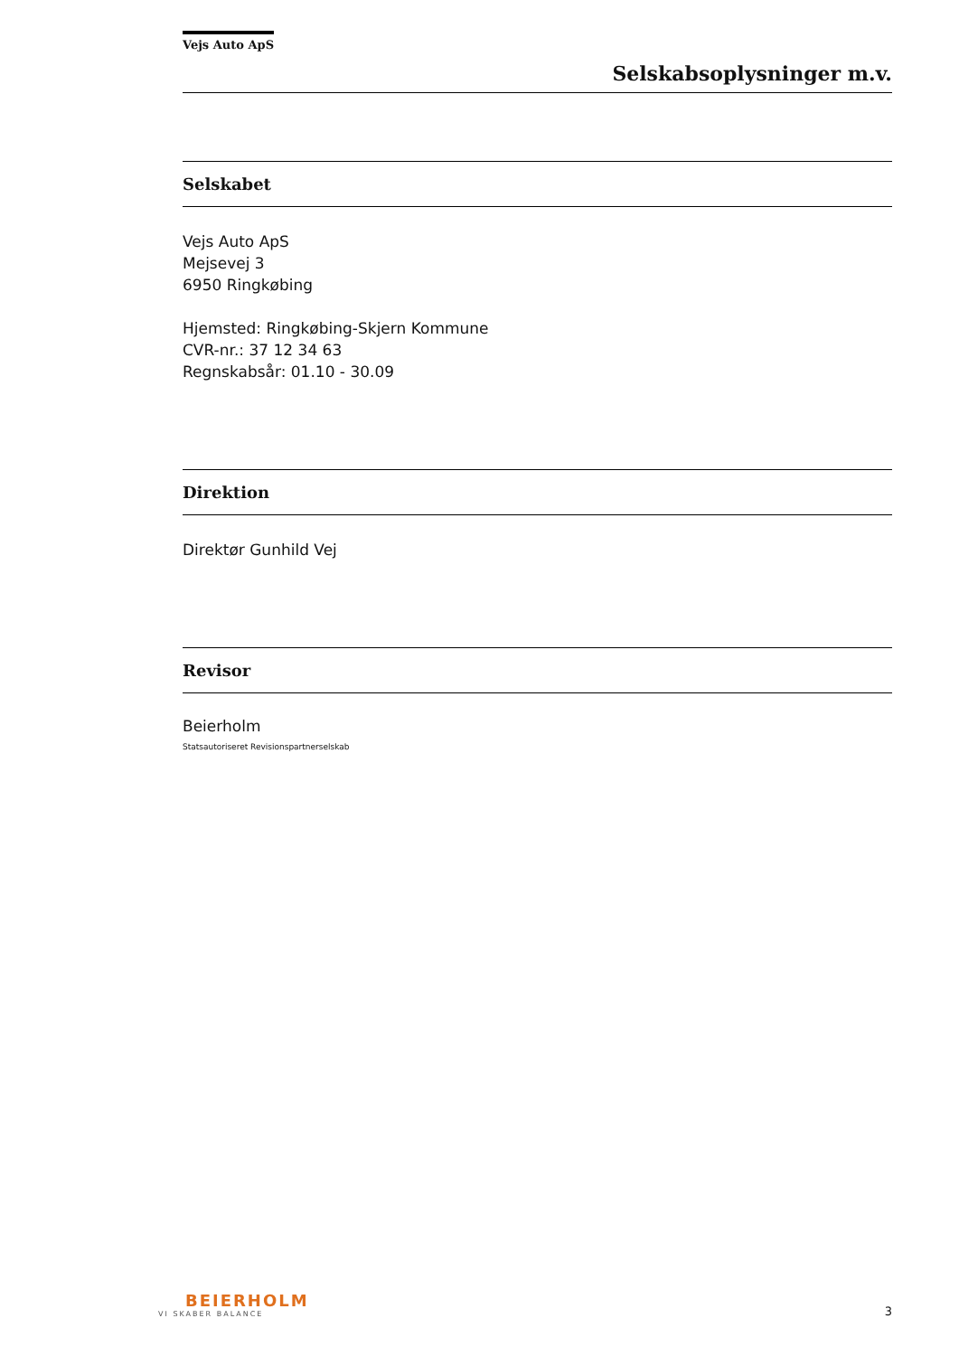Vejs Auto ApS
Selskabsoplysninger m.v.
Selskabet
Vejs Auto ApS
Mejsevej 3
6950 Ringkøbing
Hjemsted: Ringkøbing-Skjern Kommune
CVR-nr.: 37 12 34 63
Regnskabsår: 01.10 - 30.09
Direktion
Direktør Gunhild Vej
Revisor
Beierholm
Statsautoriseret Revisionspartnerselskab
BEIERHOLM
VI SKABER BALANCE
3